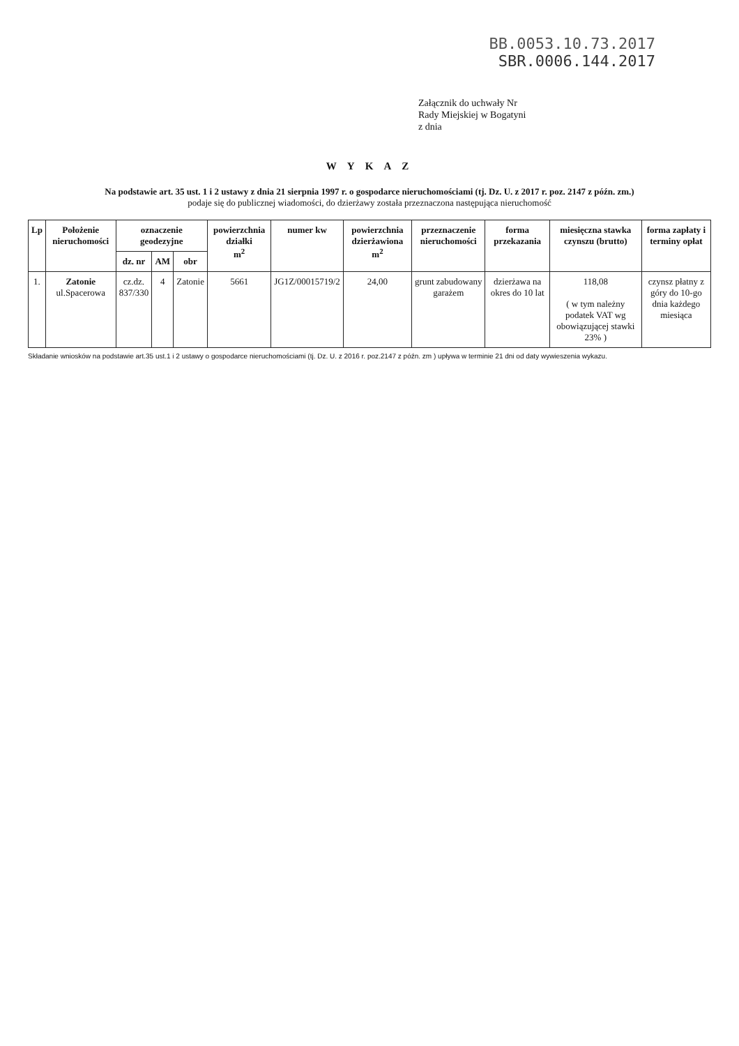BB.0053.10.73.2017
SBR.0006.144.2017
Załącznik do uchwały Nr
Rady Miejskiej w Bogatyni
z dnia
W Y K A Z
Na podstawie art. 35 ust. 1 i 2 ustawy z dnia 21 sierpnia 1997 r. o gospodarce nieruchomościami (tj. Dz. U. z 2017 r. poz. 2147 z późn. zm.)
podaje się do publicznej wiadomości, do dzierżawy została przeznaczona następująca nieruchomość
| Lp | Położenie nieruchomości | oznaczenie geodezyjne | | | powierzchnia działki m<sup>2</sup> | numer kw | powierzchnia dzierżawiona m<sup>2</sup> | przeznaczenie nieruchomości | forma przekazania | miesięczna stawka czynszu (brutto) | forma zapłaty i terminy opłat |
| --- | --- | --- | --- | --- | --- | --- | --- | --- | --- | --- | --- |
| | | dz. nr | AM | obr | | | | | | | |
| 1. | Zatonie ul.Spacerowa | cz.dz. 837/330 | 4 | Zatonie | 5661 | JG1Z/00015719/2 | 24,00 | grunt zabudowany garażem | dzierżawa na okres do 10 lat | 118,08 ( w tym należny podatek VAT wg obowiązującej stawki 23% ) | czynsz płatny z góry do 10-go dnia każdego miesiąca |
Składanie wniosków na podstawie art.35 ust.1 i 2 ustawy o gospodarce nieruchomościami (tj. Dz. U. z 2016 r. poz.2147 z późn. zm ) upływa w terminie 21 dni od daty wywieszenia wykazu.